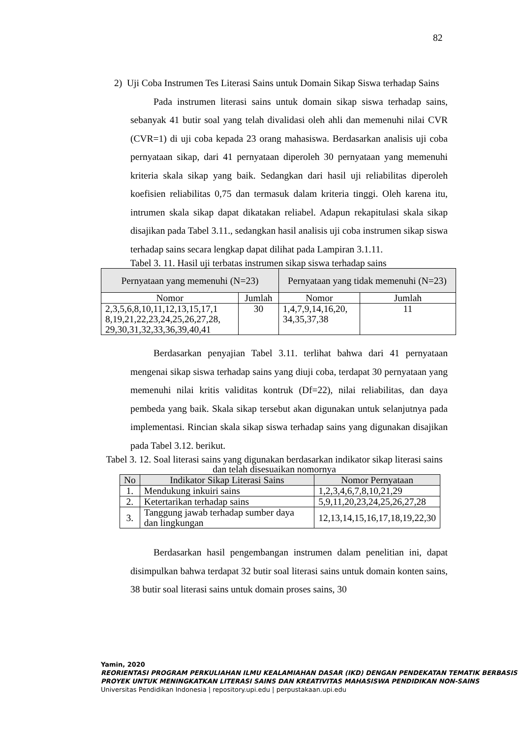82
2) Uji Coba Instrumen Tes Literasi Sains untuk Domain Sikap Siswa terhadap Sains
Pada instrumen literasi sains untuk domain sikap siswa terhadap sains, sebanyak 41 butir soal yang telah divalidasi oleh ahli dan memenuhi nilai CVR (CVR=1) di uji coba kepada 23 orang mahasiswa. Berdasarkan analisis uji coba pernyataan sikap, dari 41 pernyataan diperoleh 30 pernyataan yang memenuhi kriteria skala sikap yang baik. Sedangkan dari hasil uji reliabilitas diperoleh koefisien reliabilitas 0,75 dan termasuk dalam kriteria tinggi. Oleh karena itu, intrumen skala sikap dapat dikatakan reliabel. Adapun rekapitulasi skala sikap disajikan pada Tabel 3.11., sedangkan hasil analisis uji coba instrumen sikap siswa terhadap sains secara lengkap dapat dilihat pada Lampiran 3.1.11.
Tabel 3. 11. Hasil uji terbatas instrumen sikap siswa terhadap sains
| Pernyataan yang memenuhi (N=23) | | Pernyataan yang tidak memenuhi (N=23) | |
| --- | --- | --- | --- |
| Nomor | Jumlah | Nomor | Jumlah |
| 2,3,5,6,8,10,11,12,13,15,17,1 8,19,21,22,23,24,25,26,27,28, 29,30,31,32,33,36,39,40,41 | 30 | 1,4,7,9,14,16,20, 34,35,37,38 | 11 |
Berdasarkan penyajian Tabel 3.11. terlihat bahwa dari 41 pernyataan mengenai sikap siswa terhadap sains yang diuji coba, terdapat 30 pernyataan yang memenuhi nilai kritis validitas kontruk (Df=22), nilai reliabilitas, dan daya pembeda yang baik. Skala sikap tersebut akan digunakan untuk selanjutnya pada implementasi. Rincian skala sikap siswa terhadap sains yang digunakan disajikan pada Tabel 3.12. berikut.
Tabel 3. 12. Soal literasi sains yang digunakan berdasarkan indikator sikap literasi sains dan telah disesuaikan nomornya
| No | Indikator Sikap Literasi Sains | Nomor Pernyataan |
| --- | --- | --- |
| 1. | Mendukung inkuiri sains | 1,2,3,4,6,7,8,10,21,29 |
| 2. | Ketertarikan terhadap sains | 5,9,11,20,23,24,25,26,27,28 |
| 3. | Tanggung jawab terhadap sumber daya dan lingkungan | 12,13,14,15,16,17,18,19,22,30 |
Berdasarkan hasil pengembangan instrumen dalam penelitian ini, dapat disimpulkan bahwa terdapat 32 butir soal literasi sains untuk domain konten sains, 38 butir soal literasi sains untuk domain proses sains, 30
Yamin, 2020
REORIENTASI PROGRAM PERKULIAHAN ILMU KEALAMIAHAN DASAR (IKD) DENGAN PENDEKATAN TEMATIK BERBASIS PROYEK UNTUK MENINGKATKAN LITERASI SAINS DAN KREATIVITAS MAHASISWA PENDIDIKAN NON-SAINS
Universitas Pendidikan Indonesia | repository.upi.edu | perpustakaan.upi.edu